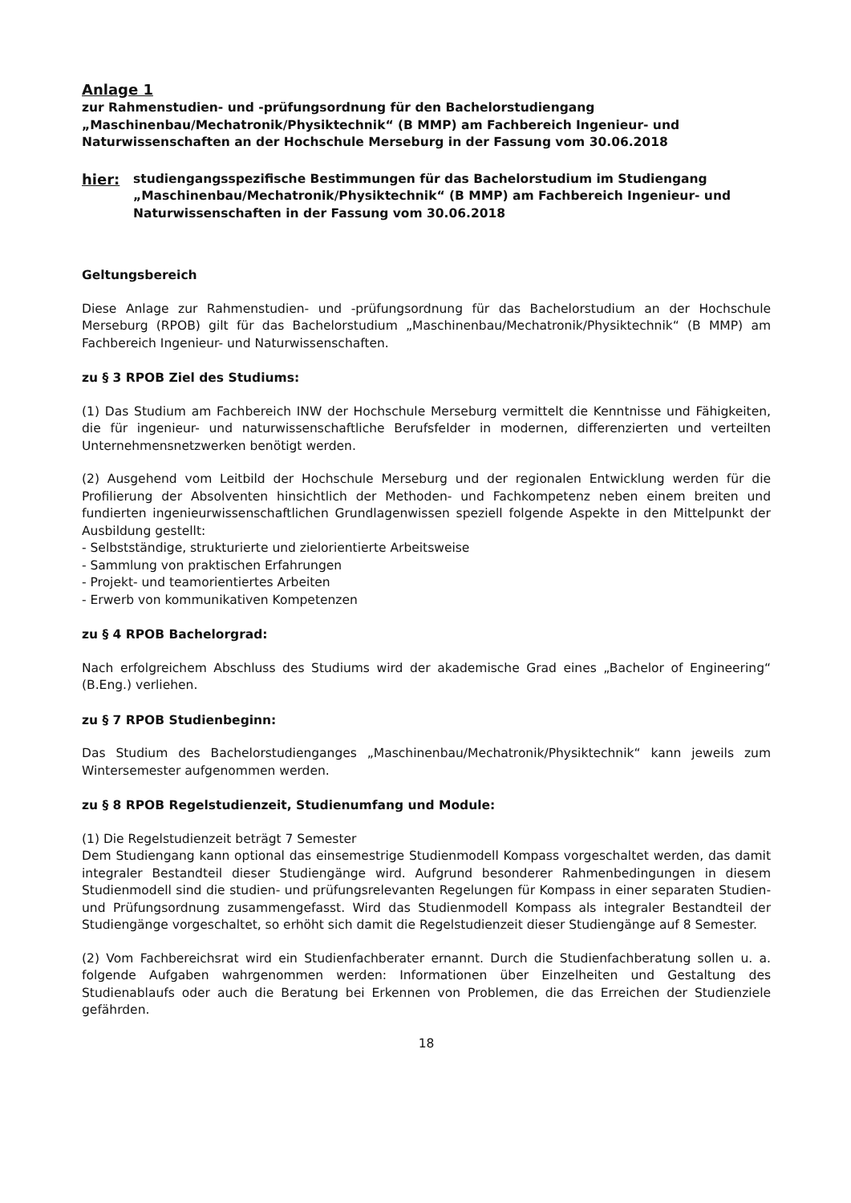Anlage 1
zur Rahmenstudien- und -prüfungsordnung für den Bachelorstudiengang „Maschinenbau/Mechatronik/Physiktechnik“ (B MMP) am Fachbereich Ingenieur- und Naturwissenschaften an der Hochschule Merseburg in der Fassung vom 30.06.2018
hier: studiengangsspezifische Bestimmungen für das Bachelorstudium im Studiengang „Maschinenbau/Mechatronik/Physiktechnik“ (B MMP) am Fachbereich Ingenieur- und Naturwissenschaften in der Fassung vom 30.06.2018
Geltungsbereich
Diese Anlage zur Rahmenstudien- und -prüfungsordnung für das Bachelorstudium an der Hochschule Merseburg (RPOB) gilt für das Bachelorstudium „Maschinenbau/Mechatronik/Physiktechnik“ (B MMP) am Fachbereich Ingenieur- und Naturwissenschaften.
zu § 3 RPOB Ziel des Studiums:
(1) Das Studium am Fachbereich INW der Hochschule Merseburg vermittelt die Kenntnisse und Fähigkeiten, die für ingenieur- und naturwissenschaftliche Berufsfelder in modernen, differenzierten und verteilten Unternehmensnetzwerken benötigt werden.
(2) Ausgehend vom Leitbild der Hochschule Merseburg und der regionalen Entwicklung werden für die Profilierung der Absolventen hinsichtlich der Methoden- und Fachkompetenz neben einem breiten und fundierten ingenieurwissenschaftlichen Grundlagenwissen speziell folgende Aspekte in den Mittelpunkt der Ausbildung gestellt:
- Selbstständige, strukturierte und zielorientierte Arbeitsweise
- Sammlung von praktischen Erfahrungen
- Projekt- und teamorientiertes Arbeiten
- Erwerb von kommunikativen Kompetenzen
zu § 4 RPOB Bachelorgrad:
Nach erfolgreichem Abschluss des Studiums wird der akademische Grad eines „Bachelor of Engineering“ (B.Eng.) verliehen.
zu § 7 RPOB Studienbeginn:
Das Studium des Bachelorstudienganges „Maschinenbau/Mechatronik/Physiktechnik“ kann jeweils zum Wintersemester aufgenommen werden.
zu § 8 RPOB Regelstudienzeit, Studienumfang und Module:
(1) Die Regelstudienzeit beträgt 7 Semester
Dem Studiengang kann optional das einsemestrige Studienmodell Kompass vorgeschaltet werden, das damit integraler Bestandteil dieser Studiengänge wird. Aufgrund besonderer Rahmenbedingungen in diesem Studienmodell sind die studien- und prüfungsrelevanten Regelungen für Kompass in einer separaten Studien- und Prüfungsordnung zusammengefasst. Wird das Studienmodell Kompass als integraler Bestandteil der Studiengänge vorgeschaltet, so erhöht sich damit die Regelstudienzeit dieser Studiengänge auf 8 Semester.
(2) Vom Fachbereichsrat wird ein Studienfachberater ernannt. Durch die Studienfachberatung sollen u. a. folgende Aufgaben wahrgenommen werden: Informationen über Einzelheiten und Gestaltung des Studienablaufs oder auch die Beratung bei Erkennen von Problemen, die das Erreichen der Studienziele gefährden.
18